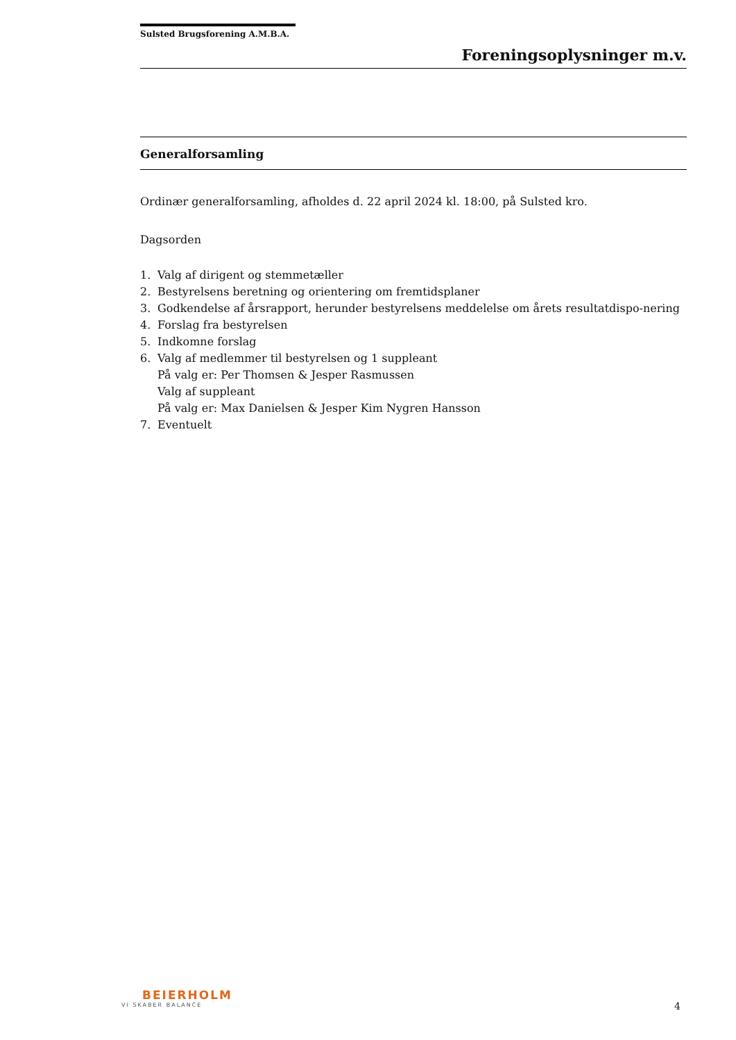Sulsted Brugsforening A.M.B.A.
Foreningsoplysninger m.v.
Generalforsamling
Ordinær generalforsamling, afholdes d. 22 april 2024 kl. 18:00, på Sulsted kro.
Dagsorden
1. Valg af dirigent og stemmetæller
2. Bestyrelsens beretning og orientering om fremtidsplaner
3. Godkendelse af årsrapport, herunder bestyrelsens meddelelse om årets resultatdispo-nering
4. Forslag fra bestyrelsen
5. Indkomne forslag
6. Valg af medlemmer til bestyrelsen og 1 suppleant
På valg er: Per Thomsen & Jesper Rasmussen
Valg af suppleant
På valg er: Max Danielsen & Jesper Kim Nygren Hansson
7. Eventuelt
BEIERHOLM
VI SKABER BALANCE
4